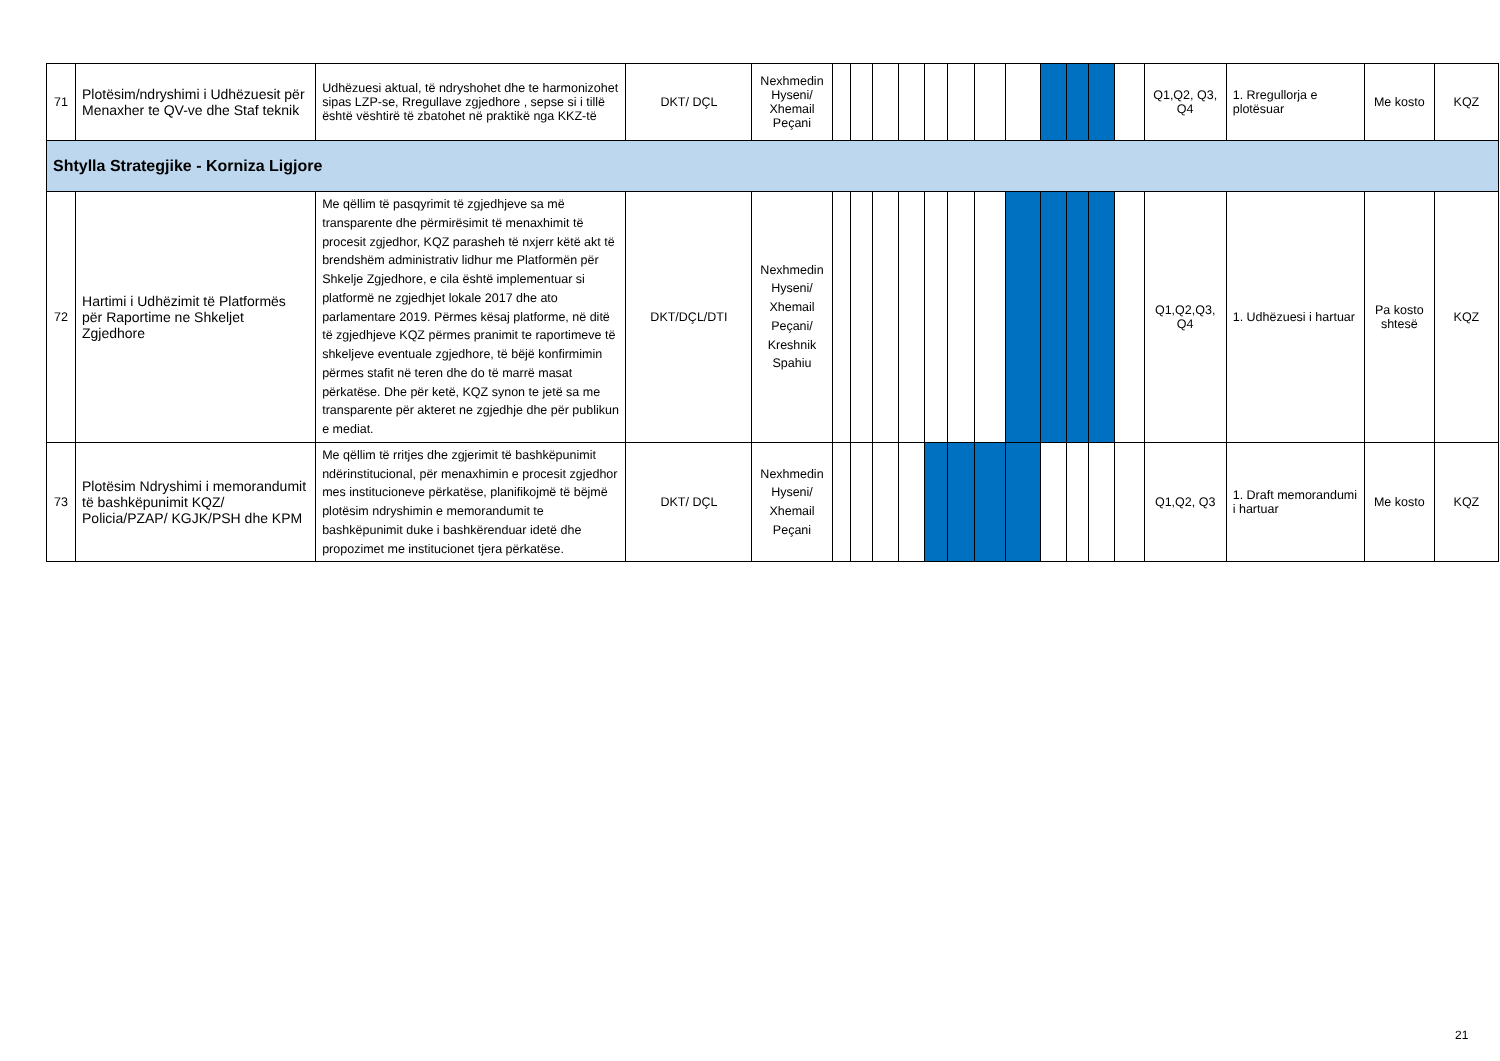| 71 | Plotësim/ndryshimi i Udhëzuesit për Menaxher te QV-ve dhe Staf teknik | Udhëzuesi aktual, të ndryshohet dhe te harmonizohet sipas LZP-se, Rregullave zgjedhore , sepse si i tillë është vështirë të zbatohet në praktikë nga KKZ-të | DKT/ DÇL | Nexhmedin Hyseni/ Xhemail Peçani | | | | | | | | | | | | | Q1,Q2, Q3, Q4 | 1. Rregullorja e plotësuar | Me kosto | KQZ |
| Shtylla Strategjike - Korniza Ligjore | | | | | | | | | | | | | | | | | | | | |
| 72 | Hartimi i Udhëzimit të Platformës për Raportime ne Shkeljet Zgjedhore | Me qëllim të pasqyrimit të zgjedhjeve sa më transparente dhe përmirësimit të menaxhimit të procesit zgjedhor, KQZ parasheh të nxjerr këtë akt të brendshëm administrativ lidhur me Platformën për Shkelje Zgjedhore, e cila është implementuar si platformë ne zgjedhjet lokale 2017 dhe ato parlamentare 2019. Përmes kësaj platforme, në ditë të zgjedhjeve KQZ përmes pranimit te raportimeve të shkeljeve eventuale zgjedhore, të bëjë konfirmimin përmes stafit në teren dhe do të marrë masat përkatëse. Dhe për ketë, KQZ synon te jetë sa me transparente për akteret ne zgjedhje dhe për publikun e mediat. | DKT/DÇL/DTI | Nexhmedin Hyseni/ Xhemail Peçani/ Kreshnik Spahiu | | | | | | | | | | | | | Q1,Q2,Q3, Q4 | 1. Udhëzuesi i hartuar | Pa kosto shtesë | KQZ |
| 73 | Plotësim Ndryshimi i memorandumit të bashkëpunimit KQZ/ Policia/PZAP/ KGJK/PSH dhe KPM | Me qëllim të rritjes dhe zgjerimit të bashkëpunimit ndërinstitucional, për menaxhimin e procesit zgjedhor mes institucioneve përkatëse, planifikojmë të bëjmë plotësim ndryshimin e memorandumit te bashkëpunimit duke i bashkërenduar idetë dhe propozimet me institucionet tjera përkatëse. | DKT/ DÇL | Nexhmedin Hyseni/ Xhemail Peçani | | | | | | | | | | | | | Q1,Q2, Q3 | 1. Draft memorandumi i hartuar | Me kosto | KQZ |
21